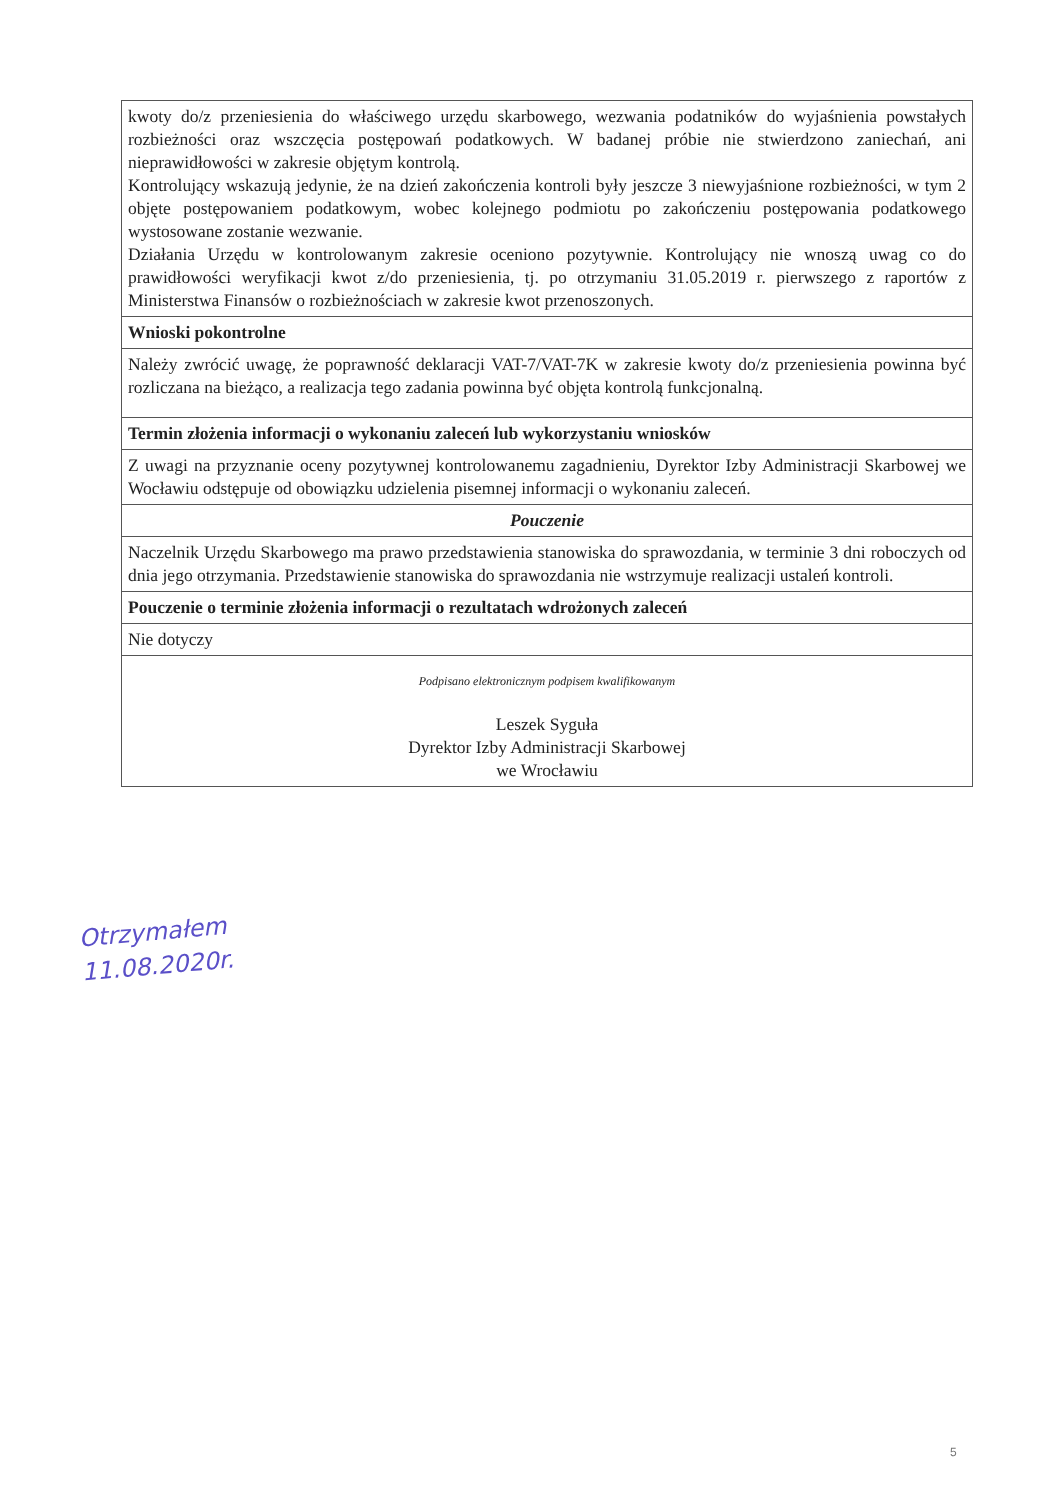| kwoty do/z przeniesienia do właściwego urzędu skarbowego, wezwania podatników do wyjaśnienia powstałych rozbieżności oraz wszczęcia postępowań podatkowych. W badanej próbie nie stwierdzono zaniechań, ani nieprawidłowości w zakresie objętym kontrolą. Kontrolujący wskazują jedynie, że na dzień zakończenia kontroli były jeszcze 3 niewyjaśnione rozbieżności, w tym 2 objęte postępowaniem podatkowym, wobec kolejnego podmiotu po zakończeniu postępowania podatkowego wystosowane zostanie wezwanie. Działania Urzędu w kontrolowanym zakresie oceniono pozytywnie. Kontrolujący nie wnoszą uwag co do prawidłowości weryfikacji kwot z/do przeniesienia, tj. po otrzymaniu 31.05.2019 r. pierwszego z raportów z Ministerstwa Finansów o rozbieżnościach w zakresie kwot przenoszonych. |
| Wnioski pokontrolne |
| Należy zwrócić uwagę, że poprawność deklaracji VAT-7/VAT-7K w zakresie kwoty do/z przeniesienia powinna być rozliczana na bieżąco, a realizacja tego zadania powinna być objęta kontrolą funkcjonalną. |
| Termin złożenia informacji o wykonaniu zaleceń lub wykorzystaniu wniosków |
| Z uwagi na przyznanie oceny pozytywnej kontrolowanemu zagadnieniu, Dyrektor Izby Administracji Skarbowej we Wocławiu odstępuje od obowiązku udzielenia pisemnej informacji o wykonaniu zaleceń. |
| Pouczenie |
| Naczelnik Urzędu Skarbowego ma prawo przedstawienia stanowiska do sprawozdania, w terminie 3 dni roboczych od dnia jego otrzymania. Przedstawienie stanowiska do sprawozdania nie wstrzymuje realizacji ustaleń kontroli. |
| Pouczenie o terminie złożenia informacji o rezultatach wdrożonych zaleceń |
| Nie dotyczy |
| Podpisano elektronicznym podpisem kwalifikowanym Leszek Syguła Dyrektor Izby Administracji Skarbowej we Wrocławiu |
Otrzymałem
11.08.2020r.
5